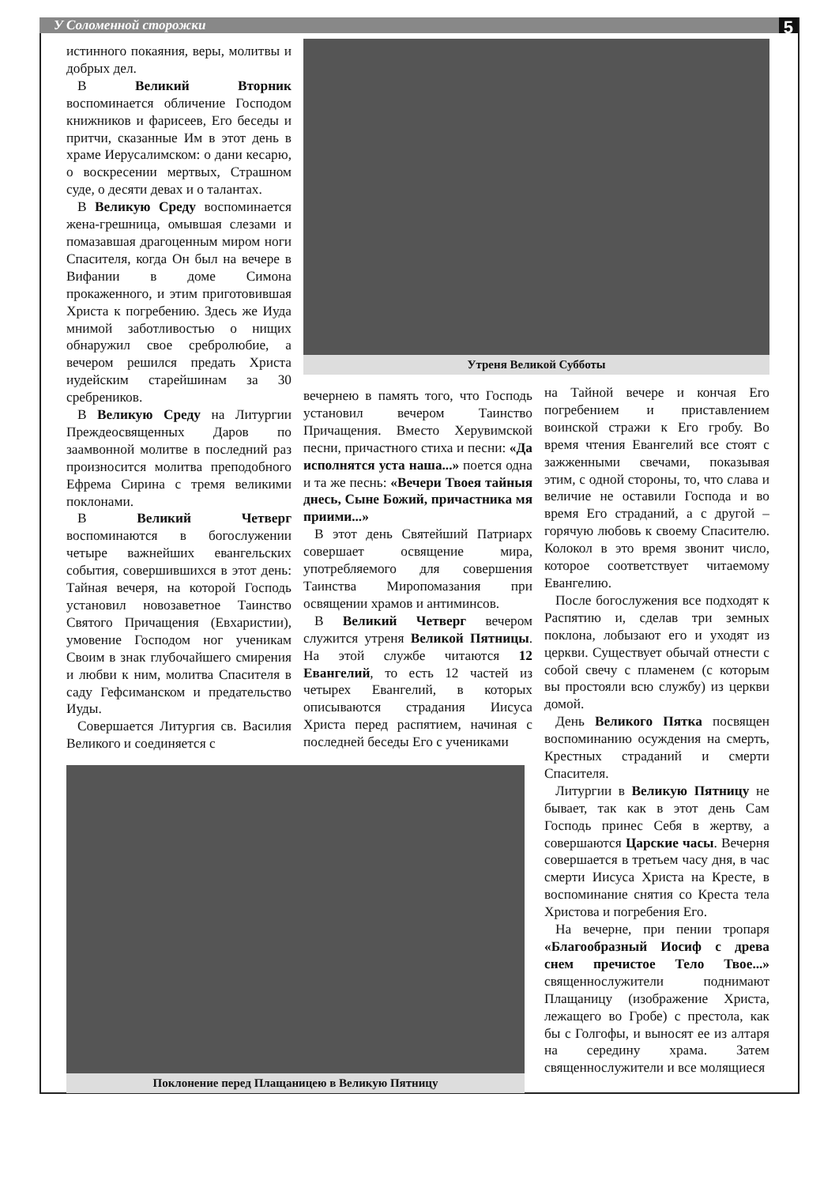У Соломенной сторожки 5
истинного покаяния, веры, молитвы и добрых дел.
В Великий Вторник воспоминается обличение Господом книжников и фарисеев, Его беседы и притчи, сказанные Им в этот день в храме Иерусалимском: о дани кесарю, о воскресении мертвых, Страшном суде, о десяти девах и о талантах.
В Великую Среду воспоминается жена-грешница, омывшая слезами и помазавшая драгоценным миром ноги Спасителя, когда Он был на вечере в Вифании в доме Симона прокаженного, и этим приготовившая Христа к погребению. Здесь же Иуда мнимой заботливостью о нищих обнаружил свое сребролюбие, а вечером решился предать Христа иудейским старейшинам за 30 сребреников.
В Великую Среду на Литургии Преждеосвященных Даров по заамвонной молитве в последний раз произносится молитва преподобного Ефрема Сирина с тремя великими поклонами.
В Великий Четверг воспоминаются в богослужении четыре важнейших евангельских события, совершившихся в этот день: Тайная вечеря, на которой Господь установил новозаветное Таинство Святого Причащения (Евхаристии), умовение Господом ног ученикам Своим в знак глубочайшего смирения и любви к ним, молитва Спасителя в саду Гефсиманском и предательство Иуды.
Совершается Литургия св. Василия Великого и соединяется с
Поклонение перед Плащаницею в Великую Пятницу
Утреня Великой Субботы
вечернею в память того, что Господь установил вечером Таинство Причащения. Вместо Херувимской песни, причастного стиха и песни: «Да исполнятся уста наша...» поется одна и та же песнь: «Вечери Твоея тайныя днесь, Сыне Божий, причастника мя приими...»
В этот день Святейший Патриарх совершает освящение мира, употребляемого для совершения Таинства Миропомазания при освящении храмов и антиминсов.
В Великий Четверг вечером служится утреня Великой Пятницы. На этой службе читаются 12 Евангелий, то есть 12 частей из четырех Евангелий, в которых описываются страдания Иисуса Христа перед распятием, начиная с последней беседы Его с учениками
на Тайной вечере и кончая Его погребением и приставлением воинской стражи к Его гробу. Во время чтения Евангелий все стоят с зажженными свечами, показывая этим, с одной стороны, то, что слава и величие не оставили Господа и во время Его страданий, а с другой – горячую любовь к своему Спасителю. Колокол в это время звонит число, которое соответствует читаемому Евангелию.
После богослужения все подходят к Распятию и, сделав три земных поклона, лобызают его и уходят из церкви. Существует обычай отнести с собой свечу с пламенем (с которым вы простояли всю службу) из церкви домой.
День Великого Пятка посвящен воспоминанию осуждения на смерть, Крестных страданий и смерти Спасителя.
Литургии в Великую Пятницу не бывает, так как в этот день Сам Господь принес Себя в жертву, а совершаются Царские часы. Вечерня совершается в третьем часу дня, в час смерти Иисуса Христа на Кресте, в воспоминание снятия со Креста тела Христова и погребения Его.
На вечерне, при пении тропаря «Благообразный Иосиф с древа снем пречистое Тело Твое...» священнослужители поднимают Плащаницу (изображение Христа, лежащего во Гробе) с престола, как бы с Голгофы, и выносят ее из алтаря на середину храма. Затем священнослужители и все молящиеся